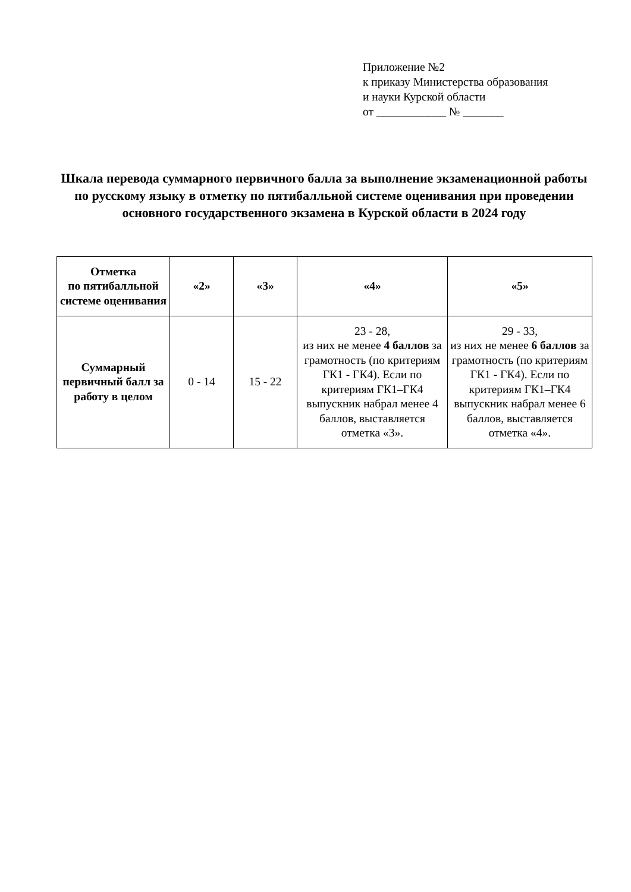Приложение №2
к приказу Министерства образования
и науки Курской области
от ____________ № _______
Шкала перевода суммарного первичного балла за выполнение экзаменационной работы по русскому языку в отметку по пятибалльной системе оценивания при проведении основного государственного экзамена в Курской области в 2024 году
| Отметка по пятибалльной системе оценивания | «2» | «3» | «4» | «5» |
| --- | --- | --- | --- | --- |
| Суммарный первичный балл за работу в целом | 0 - 14 | 15 - 22 | 23 - 28, из них не менее 4 баллов за грамотность (по критериям ГК1 - ГК4). Если по критериям ГК1–ГК4 выпускник набрал менее 4 баллов, выставляется отметка «3». | 29 - 33, из них не менее 6 баллов за грамотность (по критериям ГК1 - ГК4). Если по критериям ГК1–ГК4 выпускник набрал менее 6 баллов, выставляется отметка «4». |